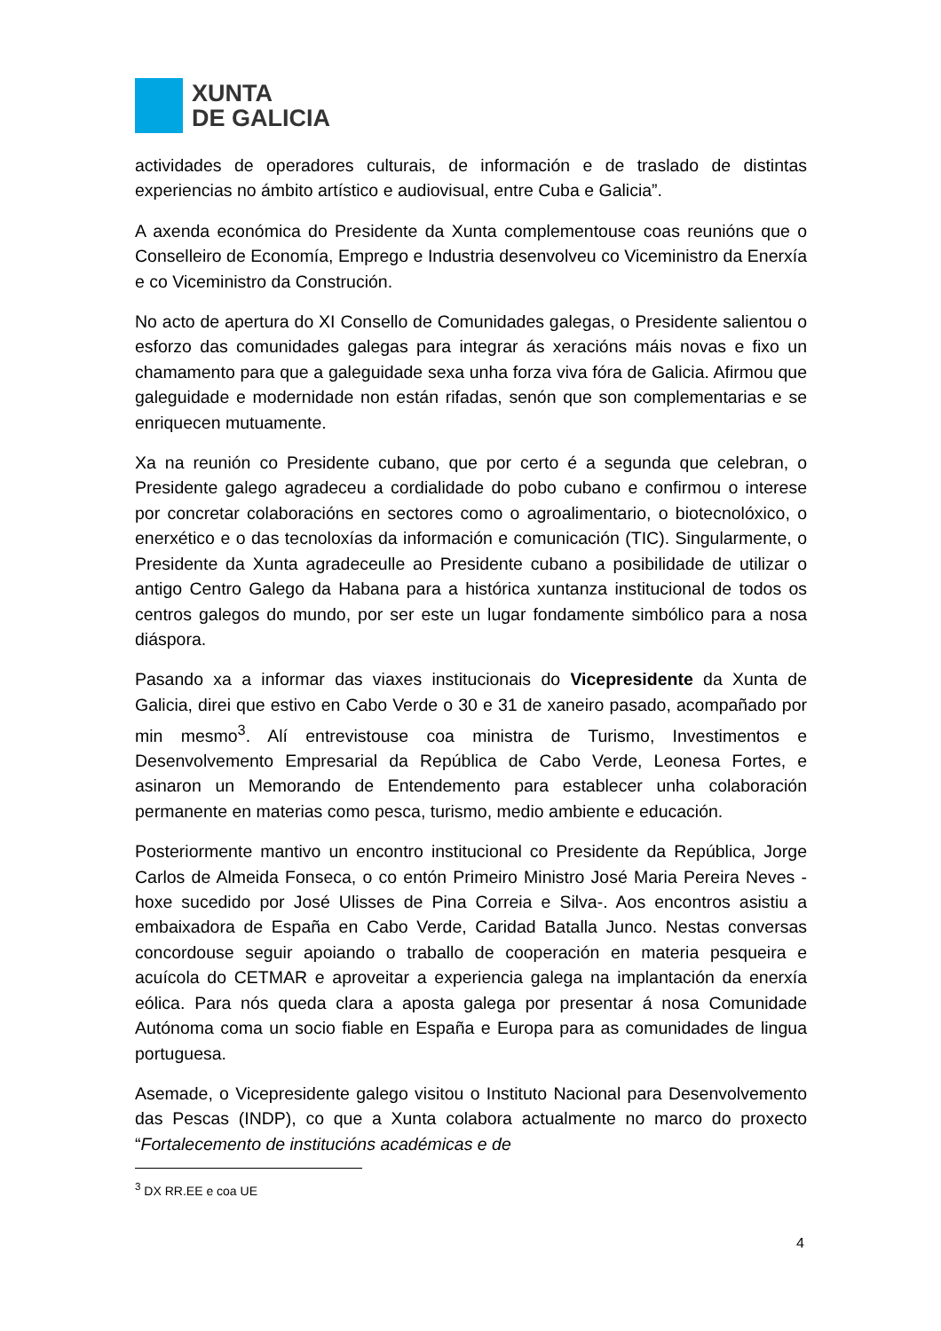XUNTA
DE GALICIA
actividades de operadores culturais, de información e de traslado de distintas experiencias no ámbito artístico e audiovisual, entre Cuba e Galicia”.
A axenda económica do Presidente da Xunta complementouse coas reunións que o Conselleiro de Economía, Emprego e Industria desenvolveu co Viceministro da Enerxía e co Viceministro da Construción.
No acto de apertura do XI Consello de Comunidades galegas, o Presidente salientou o esforzo das comunidades galegas para integrar ás xeracións máis novas e fixo un chamamento para que a galeguidade sexa unha forza viva fóra de Galicia. Afirmou que galeguidade e modernidade non están rifadas, senón que son complementarias e se enriquecen mutuamente.
Xa na reunión co Presidente cubano, que por certo é a segunda que celebran, o Presidente galego agradeceu a cordialidade do pobo cubano e confirmou o interese por concretar colaboracións en sectores como o agroalimentario, o biotecnolóxico, o enerxético e o das tecnoloxías da información e comunicación (TIC). Singularmente, o Presidente da Xunta agradeceulle ao Presidente cubano a posibilidade de utilizar o antigo Centro Galego da Habana para a histórica xuntanza institucional de todos os centros galegos do mundo, por ser este un lugar fondamente simbólico para a nosa diáspora.
Pasando xa a informar das viaxes institucionais do Vicepresidente da Xunta de Galicia, direi que estivo en Cabo Verde o 30 e 31 de xaneiro pasado, acompañado por min mesmo<sup>3</sup>. Alí entrevistouse coa ministra de Turismo, Investimentos e Desenvolvemento Empresarial da República de Cabo Verde, Leonesa Fortes, e asinaron un Memorando de Entendemento para establecer unha colaboración permanente en materias como pesca, turismo, medio ambiente e educación.
Posteriormente mantivo un encontro institucional co Presidente da República, Jorge Carlos de Almeida Fonseca, o co entón Primeiro Ministro José Maria Pereira Neves - hoxe sucedido por José Ulisses de Pina Correia e Silva-. Aos encontros asistiu a embaixadora de España en Cabo Verde, Caridad Batalla Junco. Nestas conversas concordouse seguir apoiando o traballo de cooperación en materia pesqueira e acuícola do CETMAR e aproveitar a experiencia galega na implantación da enerxía eólica. Para nós queda clara a aposta galega por presentar á nosa Comunidade Autónoma coma un socio fiable en España e Europa para as comunidades de lingua portuguesa.
Asemade, o Vicepresidente galego visitou o Instituto Nacional para Desenvolvemento das Pescas (INDP), co que a Xunta colabora actualmente no marco do proxecto “Fortalecemento de institucións académicas e de
<sup>3</sup> DX RR.EE e coa UE
4